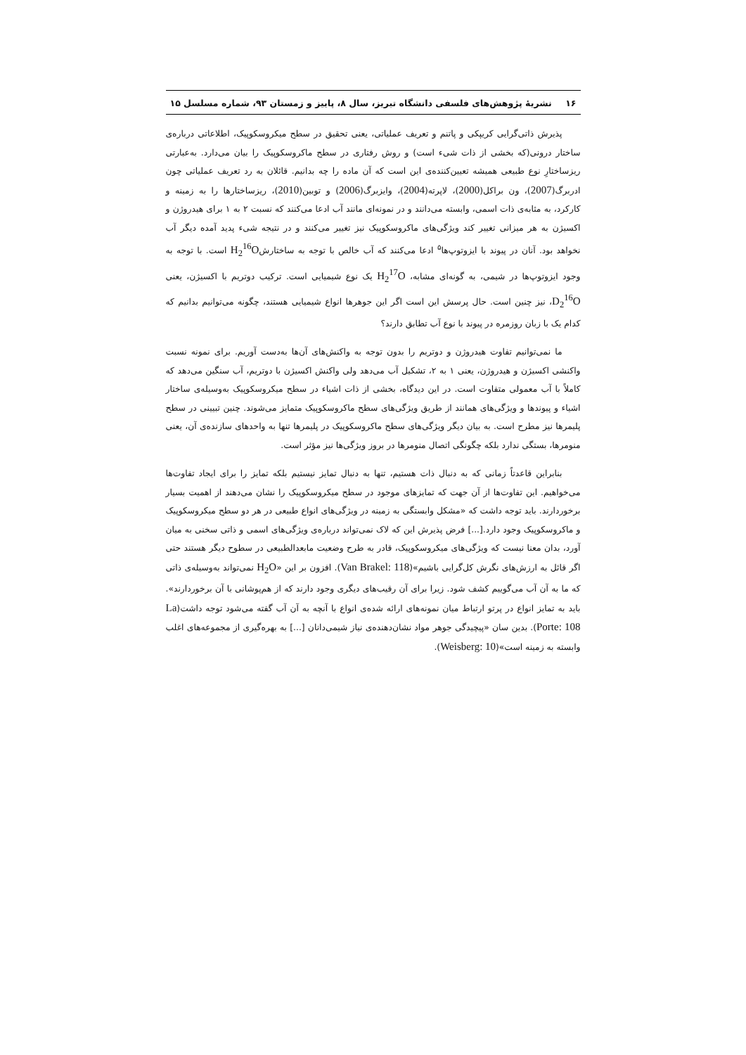۱۶ نشریهٔ پژوهش‌های فلسفی دانشگاه تبریز، سال ۸، پاییز و زمستان ۹۳، شماره مسلسل ۱۵
پذیرش ذاتی‌گرایی کریپکی و پاتنم و تعریف عملیاتی، یعنی تحقیق در سطح میکروسکوپیک، اطلاعاتی درباره‌ی ساختار درونی(که بخشی از ذات شیء است) و روش رفتاری در سطح ماکروسکوپیک را بیان می‌دارد. به‌عبارتی ریزساختارِ نوع طبیعی همیشه تعیین‌کننده‌ی این است که آن ماده را چه بدانیم. قائلان به رد تعریف عملیاتی چون ادربرگ(2007)، ون براکل(2000)، لاپرته(2004)، وایزبرگ(2006) و توبین(2010)، ریزساختارها را به زمینه و کارکرد، به مثابه‌ی ذات اسمی، وابسته می‌دانند و در نمونه‌ای مانند آب ادعا می‌کنند که نسبت ۲ به ۱ برای هیدروژن و اکسیژن به هر میزانی تغییر کند ویژگی‌های ماکروسکوپیک نیز تغییر می‌کنند و در نتیجه شیء پدید آمده دیگر آب نخواهد بود. آنان در پیوند با ایزوتوپ‌ها<sup>۵</sup> ادعا می‌کنند که آب خالص با توجه به ساختارشH<sub>2</sub><sup>16</sup>O است. با توجه به وجود ایزوتوپ‌ها در شیمی، به گونه‌ای مشابه، H<sub>2</sub><sup>17</sup>O یک نوع شیمیایی است. ترکیب دوتریم با اکسیژن، یعنی D<sub>2</sub><sup>16</sup>O، نیز چنین است. حال پرسش این است اگر این جوهرها انواع شیمیایی هستند، چگونه می‌توانیم بدانیم که کدام یک با زبان روزمره در پیوند با نوع آب تطابق دارند؟
ما نمی‌توانیم تفاوت هیدروژن و دوتریم را بدون توجه به واکنش‌های آن‌ها به‌دست آوریم. برای نمونه نسبت واکنشی اکسیژن و هیدروژن، یعنی ۱ به ۲، تشکیل آب می‌دهد ولی واکنش اکسیژن با دوتریم، آب سنگین می‌دهد که کاملاً با آب معمولی متفاوت است. در این دیدگاه، بخشی از ذات اشیاء در سطح میکروسکوپیک به‌وسیله‌ی ساختار اشیاء و پیوندها و ویژگی‌های همانند از طریق ویژگی‌های سطح ماکروسکوپیک متمایز می‌شوند. چنین تبیینی در سطح پلیمرها نیز مطرح است. به بیان دیگر ویژگی‌های سطح ماکروسکوپیک در پلیمرها تنها به واحدهای سازنده‌ی آن، یعنی منومرها، بستگی ندارد بلکه چگونگی اتصال منومرها در بروز ویژگی‌ها نیز مؤثر است.
بنابراین قاعدتاً زمانی که به دنبال ذات هستیم، تنها به دنبال تمایز نیستیم بلکه تمایز را برای ایجاد تفاوت‌ها می‌خواهیم. این تفاوت‌ها از آن جهت که تمایزهای موجود در سطح میکروسکوپیک را نشان می‌دهند از اهمیت بسیار برخوردارند. باید توجه داشت که «مشکل وابستگی به زمینه در ویژگی‌های انواع طبیعی در هر دو سطح میکروسکوپیک و ماکروسکوپیک وجود دارد.[...] فرض پذیرش این که لاک نمی‌تواند درباره‌ی ویژگی‌های اسمی و ذاتی سخنی به میان آورد، بدان معنا نیست که ویژگی‌های میکروسکوپیک، قادر به طرح وضعیت مابعدالطبیعی در سطوح دیگر هستند حتی اگر قائل به ارزش‌های نگرش کل‌گرایی باشیم»(Van Brakel: 118). افزون بر این «H<sub>2</sub>O نمی‌تواند به‌وسیله‌ی ذاتی که ما به آن آب می‌گوییم کشف شود. زیرا برای آن رقیب‌های دیگری وجود دارند که از هم‌پوشانی با آن برخوردارند». باید به تمایز انواع در پرتو ارتباط میان نمونه‌های ارائه شده‌ی انواع با آنچه به آن آب گفته می‌شود توجه داشت(La Porte: 108). بدین سان «پیچیدگی جوهر مواد نشان‌دهنده‌ی نیاز شیمی‌دانان [...] به بهره‌گیری از مجموعه‌های اغلب وابسته به زمینه است»(Weisberg: 10).